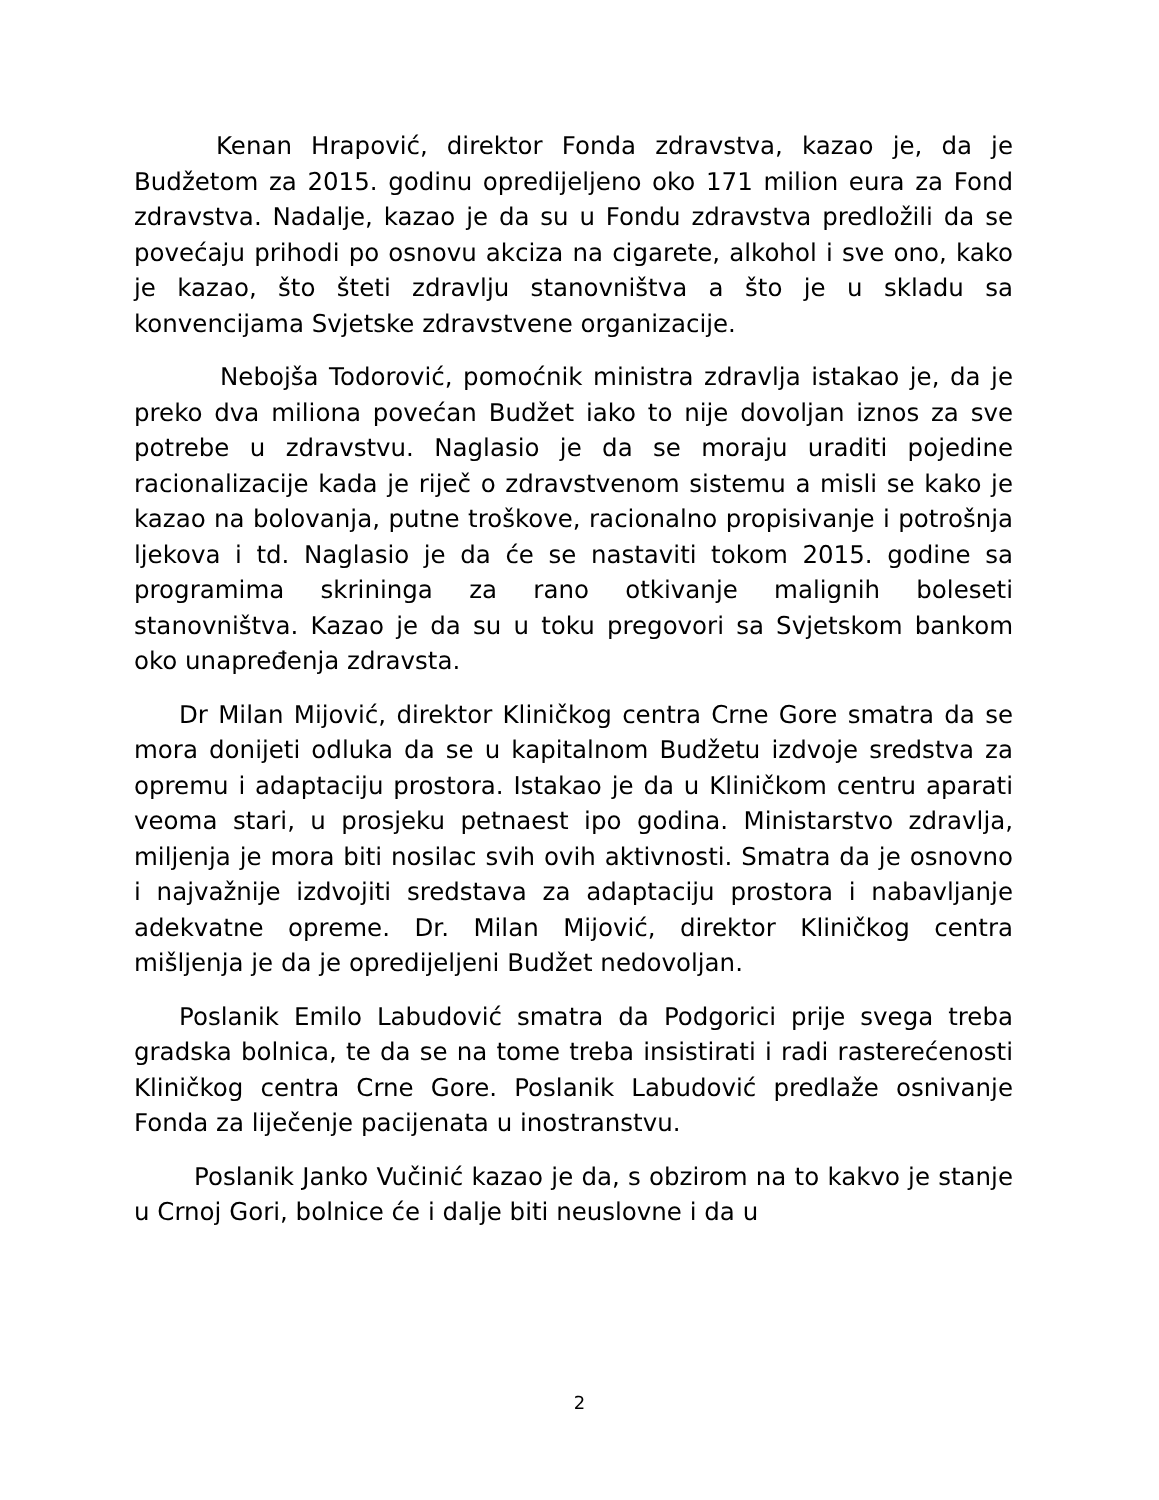Kenan Hrapović, direktor Fonda zdravstva, kazao je, da je Budžetom za 2015. godinu opredijeljeno oko 171 milion eura za Fond zdravstva. Nadalje, kazao je da su u Fondu zdravstva predložili da se povećaju prihodi po osnovu akciza na cigarete, alkohol i sve ono, kako je kazao, što šteti zdravlju stanovništva a što je u skladu sa konvencijama Svjetske zdravstvene organizacije.
Nebojša Todorović, pomoćnik ministra zdravlja istakao je, da je preko dva miliona povećan Budžet iako to nije dovoljan iznos za sve potrebe u zdravstvu. Naglasio je da se moraju uraditi pojedine racionalizacije kada je riječ o zdravstvenom sistemu a misli se kako je kazao na bolovanja, putne troškove, racionalno propisivanje i potrošnja ljekova i td. Naglasio je da će se nastaviti tokom 2015. godine sa programima skrininga za rano otkivanje malignih boleseti stanovništva. Kazao je da su u toku pregovori sa Svjetskom bankom oko unapređenja zdravsta.
Dr Milan Mijović, direktor Kliničkog centra Crne Gore smatra da se mora donijeti odluka da se u kapitalnom Budžetu izdvoje sredstva za opremu i adaptaciju prostora. Istakao je da u Kliničkom centru aparati veoma stari, u prosjeku petnaest ipo godina. Ministarstvo zdravlja, miljenja je mora biti nosilac svih ovih aktivnosti. Smatra da je osnovno i najvažnije izdvojiti sredstava za adaptaciju prostora i nabavljanje adekvatne opreme. Dr. Milan Mijović, direktor Kliničkog centra mišljenja je da je opredijeljeni Budžet nedovoljan.
Poslanik Emilo Labudović smatra da Podgorici prije svega treba gradska bolnica, te da se na tome treba insistirati i radi rasterećenosti Kliničkog centra Crne Gore. Poslanik Labudović predlaže osnivanje Fonda za liječenje pacijenata u inostranstvu.
Poslanik Janko Vučinić kazao je da, s obzirom na to kakvo je stanje u Crnoj Gori, bolnice će i dalje biti neuslovne i da u
2